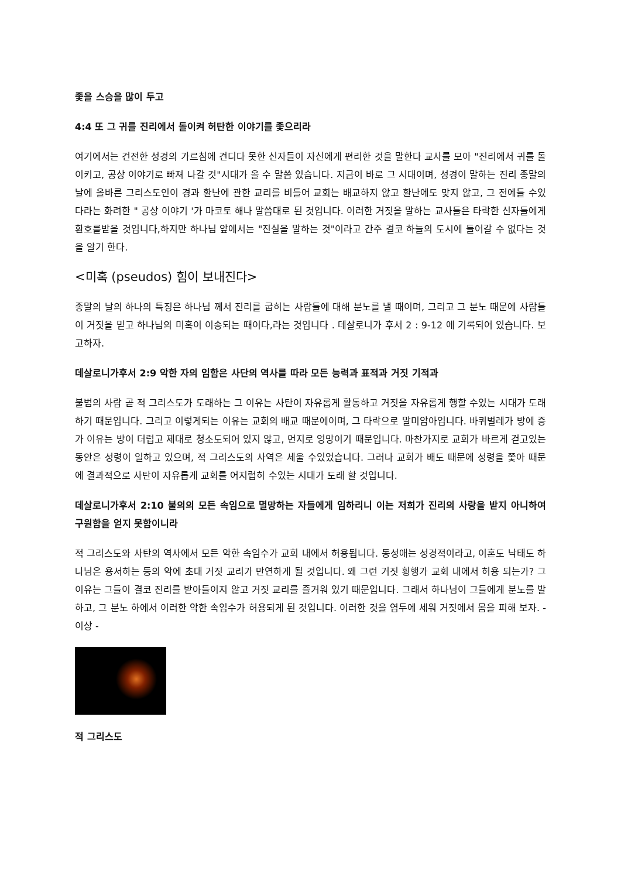좇을 스승을 많이 두고
4:4 또 그 귀를 진리에서 돌이켜 허탄한 이야기를 좇으리라
여기에서는 건전한 성경의 가르침에 견디다 못한 신자들이 자신에게 편리한 것을 말한다 교사를 모아 "진리에서 귀를 돌이키고, 공상 이야기로 빠져 나갈 것"시대가 올 수 말씀 있습니다. 지금이 바로 그 시대이며, 성경이 말하는 진리 종말의 날에 올바른 그리스도인이 경과 환난에 관한 교리를 비틀어 교회는 배교하지 않고 환난에도 맞지 않고, 그 전에들 수있다라는 화려한 " 공상 이야기 '가 마코토 해나 말씀대로 된 것입니다. 이러한 거짓을 말하는 교사들은 타락한 신자들에게 환호를받을 것입니다,하지만 하나님 앞에서는 "진실을 말하는 것"이라고 간주 결코 하늘의 도시에 들어갈 수 없다는 것을 알기 한다.
<미혹 (pseudos) 힘이 보내진다>
종말의 날의 하나의 특징은 하나님 께서 진리를 굽히는 사람들에 대해 분노를 낼 때이며, 그리고 그 분노 때문에 사람들이 거짓을 믿고 하나님의 미혹이 이송되는 때이다,라는 것입니다 . 데살로니가 후서 2 : 9-12 에 기록되어 있습니다. 보고하자.
데살로니가후서 2:9 악한 자의 임함은 사단의 역사를 따라 모든 능력과 표적과 거짓 기적과
불법의 사람 곧 적 그리스도가 도래하는 그 이유는 사탄이 자유롭게 활동하고 거짓을 자유롭게 행할 수있는 시대가 도래하기 때문입니다. 그리고 이렇게되는 이유는 교회의 배교 때문에이며, 그 타락으로 말미암아입니다. 바퀴벌레가 방에 증가 이유는 방이 더럽고 제대로 청소도되어 있지 않고, 먼지로 엉망이기 때문입니다. 마찬가지로 교회가 바르게 걷고있는 동안은 성령이 일하고 있으며, 적 그리스도의 사역은 세울 수있었습니다. 그러나 교회가 배도 때문에 성령을 쫓아 때문에 결과적으로 사탄이 자유롭게 교회를 어지럽히 수있는 시대가 도래 할 것입니다.
데살로니가후서 2:10 불의의 모든 속임으로 멸망하는 자들에게 임하리니 이는 저희가 진리의 사랑을 받지 아니하여 구원함을 얻지 못함이니라
적 그리스도와 사탄의 역사에서 모든 악한 속임수가 교회 내에서 허용됩니다. 동성애는 성경적이라고, 이혼도 낙태도 하나님은 용서하는 등의 악에 초대 거짓 교리가 만연하게 될 것입니다. 왜 그런 거짓 횡행가 교회 내에서 허용 되는가? 그 이유는 그들이 결코 진리를 받아들이지 않고 거짓 교리를 즐거워 있기 때문입니다. 그래서 하나님이 그들에게 분노를 발하고, 그 분노 하에서 이러한 악한 속임수가 허용되게 된 것입니다. 이러한 것을 염두에 세워 거짓에서 몸을 피해 보자. - 이상 -
적 그리스도